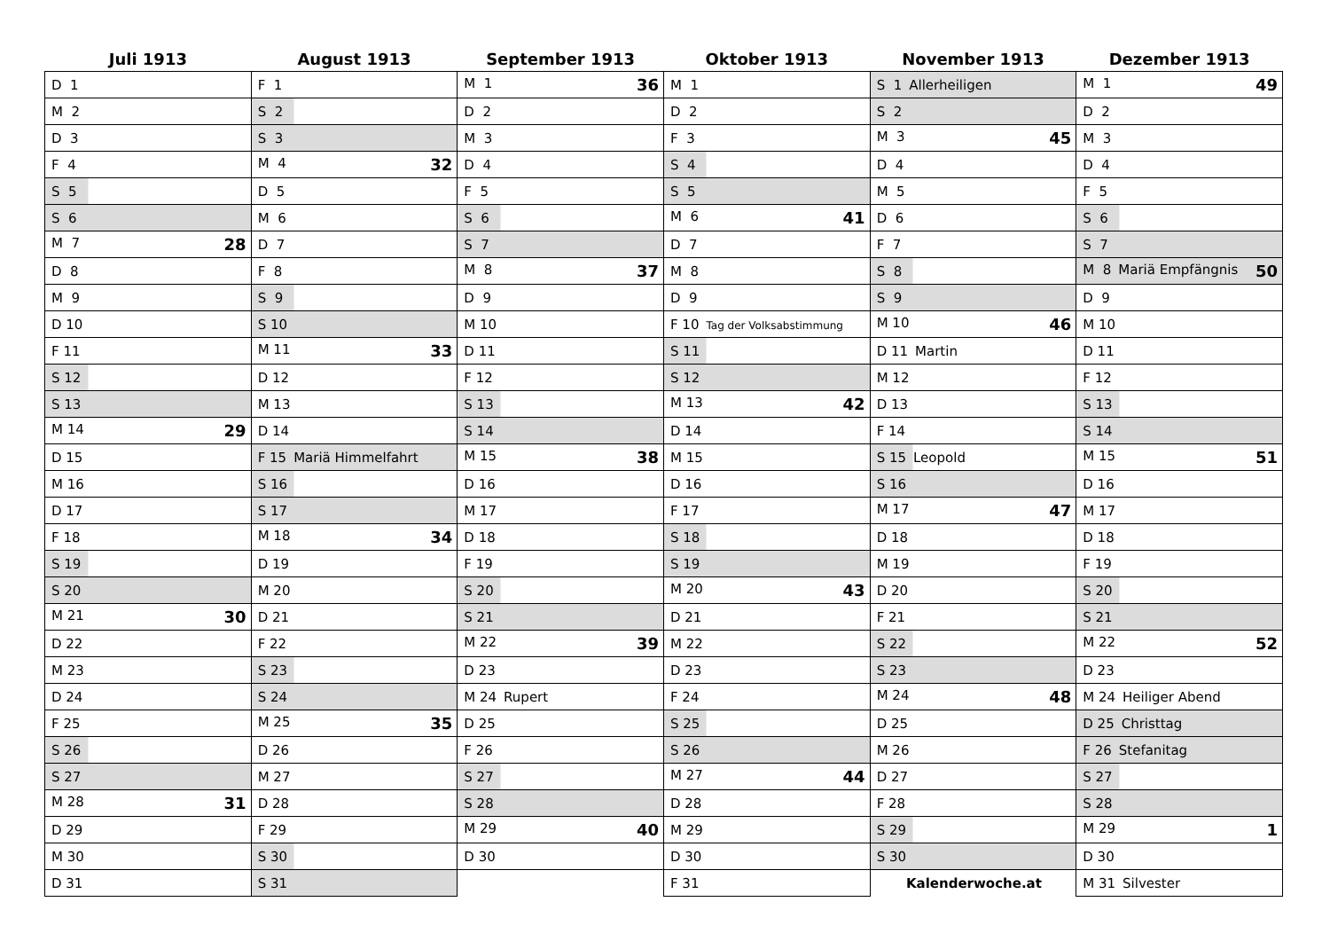| Juli 1913 | August 1913 | September 1913 | Oktober 1913 | November 1913 | Dezember 1913 |
| --- | --- | --- | --- | --- | --- |
| D 1 | F 1 | M 1 36 | M 1 | S 1 Allerheiligen | M 1 49 |
| M 2 | S 2 | D 2 | D 2 | S 2 | D 2 |
| D 3 | S 3 | M 3 | F 3 | M 3 45 | M 3 |
| F 4 | M 4 32 | D 4 | S 4 | D 4 | D 4 |
| S 5 | D 5 | F 5 | S 5 | M 5 | F 5 |
| S 6 | M 6 | S 6 | M 6 41 | D 6 | S 6 |
| M 7 28 | D 7 | S 7 | D 7 | F 7 | S 7 |
| D 8 | F 8 | M 8 37 | M 8 | S 8 | M 8 Mariä Empfängnis 50 |
| M 9 | S 9 | D 9 | D 9 | S 9 | D 9 |
| D 10 | S 10 | M 10 | F 10 Tag der Volksabstimmung | M 10 46 | M 10 |
| F 11 | M 11 33 | D 11 | S 11 | D 11 Martin | D 11 |
| S 12 | D 12 | F 12 | S 12 | M 12 | F 12 |
| S 13 | M 13 | S 13 | M 13 42 | D 13 | S 13 |
| M 14 29 | D 14 | S 14 | D 14 | F 14 | S 14 |
| D 15 | F 15 Mariä Himmelfahrt | M 15 38 | M 15 | S 15 Leopold | M 15 51 |
| M 16 | S 16 | D 16 | D 16 | S 16 | D 16 |
| D 17 | S 17 | M 17 | F 17 | M 17 47 | M 17 |
| F 18 | M 18 34 | D 18 | S 18 | D 18 | D 18 |
| S 19 | D 19 | F 19 | S 19 | M 19 | F 19 |
| S 20 | M 20 | S 20 | M 20 43 | D 20 | S 20 |
| M 21 30 | D 21 | S 21 | D 21 | F 21 | S 21 |
| D 22 | F 22 | M 22 39 | M 22 | S 22 | M 22 52 |
| M 23 | S 23 | D 23 | D 23 | S 23 | D 23 |
| D 24 | S 24 | M 24 Rupert | F 24 | M 24 48 | M 24 Heiliger Abend |
| F 25 | M 25 35 | D 25 | S 25 | D 25 | D 25 Christtag |
| S 26 | D 26 | F 26 | S 26 | M 26 | F 26 Stefanitag |
| S 27 | M 27 | S 27 | M 27 44 | D 27 | S 27 |
| M 28 31 | D 28 | S 28 | D 28 | F 28 | S 28 |
| D 29 | F 29 | M 29 40 | M 29 | S 29 | M 29 1 |
| M 30 | S 30 | D 30 | D 30 | S 30 | D 30 |
| D 31 | S 31 | | F 31 | Kalenderwoche.at | M 31 Silvester |